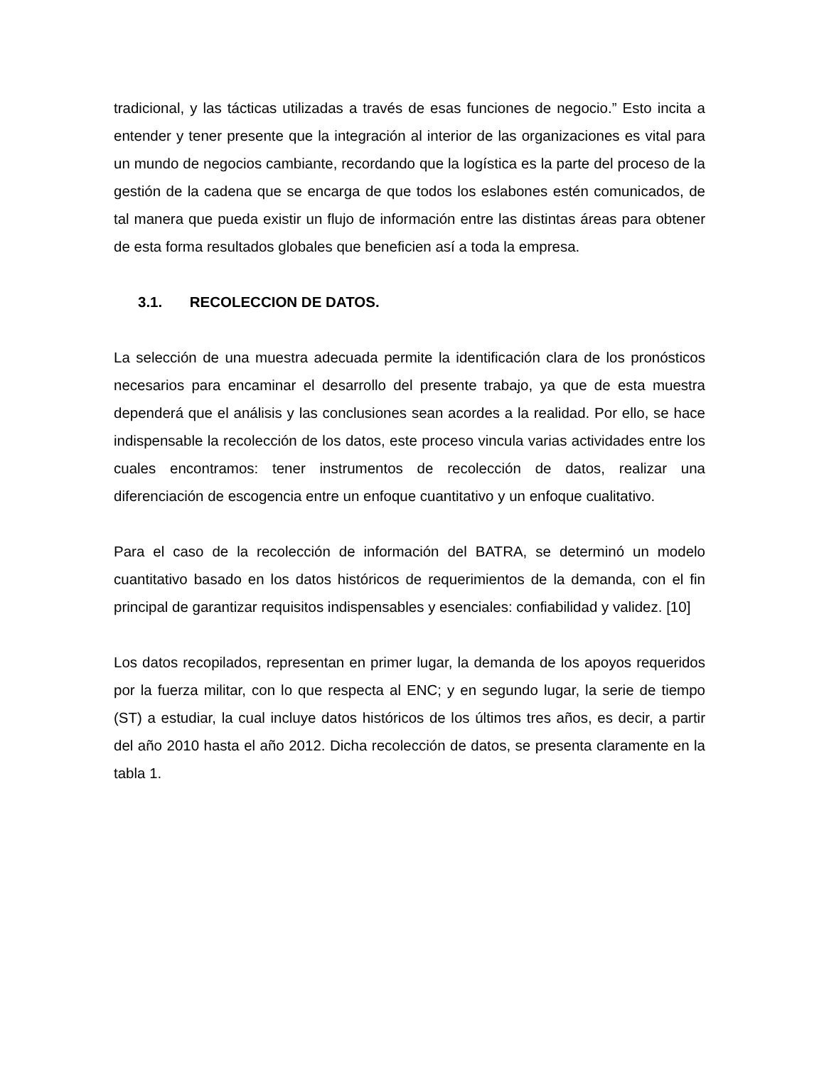tradicional, y las tácticas utilizadas a través de esas funciones de negocio.” Esto incita a entender y tener presente que la integración al interior de las organizaciones es vital para un mundo de negocios cambiante, recordando que la logística es la parte del proceso de la gestión de la cadena que se encarga de que todos los eslabones estén comunicados, de tal manera que pueda existir un flujo de información entre las distintas áreas para obtener de esta forma resultados globales que beneficien así a toda la empresa.
3.1. RECOLECCION DE DATOS.
La selección de una muestra adecuada permite la identificación clara de los pronósticos necesarios para encaminar el desarrollo del presente trabajo, ya que de esta muestra dependerá que el análisis y las conclusiones sean acordes a la realidad. Por ello, se hace indispensable la recolección de los datos, este proceso vincula varias actividades entre los cuales encontramos: tener instrumentos de recolección de datos, realizar una diferenciación de escogencia entre un enfoque cuantitativo y un enfoque cualitativo.
Para el caso de la recolección de información del BATRA, se determinó un modelo cuantitativo basado en los datos históricos de requerimientos de la demanda, con el fin principal de garantizar requisitos indispensables y esenciales: confiabilidad y validez. [10]
Los datos recopilados, representan en primer lugar, la demanda de los apoyos requeridos por la fuerza militar, con lo que respecta al ENC; y en segundo lugar, la serie de tiempo (ST) a estudiar, la cual incluye datos históricos de los últimos tres años, es decir, a partir del año 2010 hasta el año 2012. Dicha recolección de datos, se presenta claramente en la tabla 1.